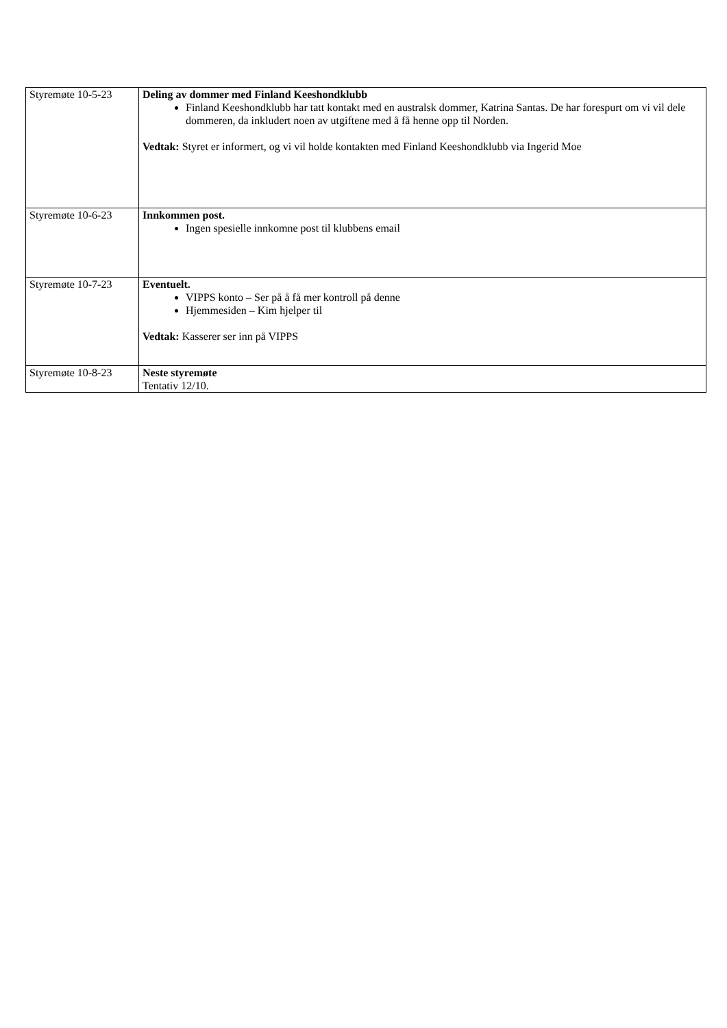| Styremøte 10-5-23 | Deling av dommer med Finland Keeshondklubb Finland Keeshondklubb har tatt kontakt med en australsk dommer, Katrina Santas. De har forespurt om vi vil dele dommeren, da inkludert noen av utgiftene med å få henne opp til Norden. Vedtak: Styret er informert, og vi vil holde kontakten med Finland Keeshondklubb via Ingerid Moe |
| Styremøte 10-6-23 | Innkommen post. Ingen spesielle innkomne post til klubbens email |
| Styremøte 10-7-23 | Eventuelt. VIPPS konto – Ser på å få mer kontroll på denne Hjemmesiden – Kim hjelper til Vedtak: Kasserer ser inn på VIPPS |
| Styremøte 10-8-23 | Neste styremøte Tentativ 12/10. |